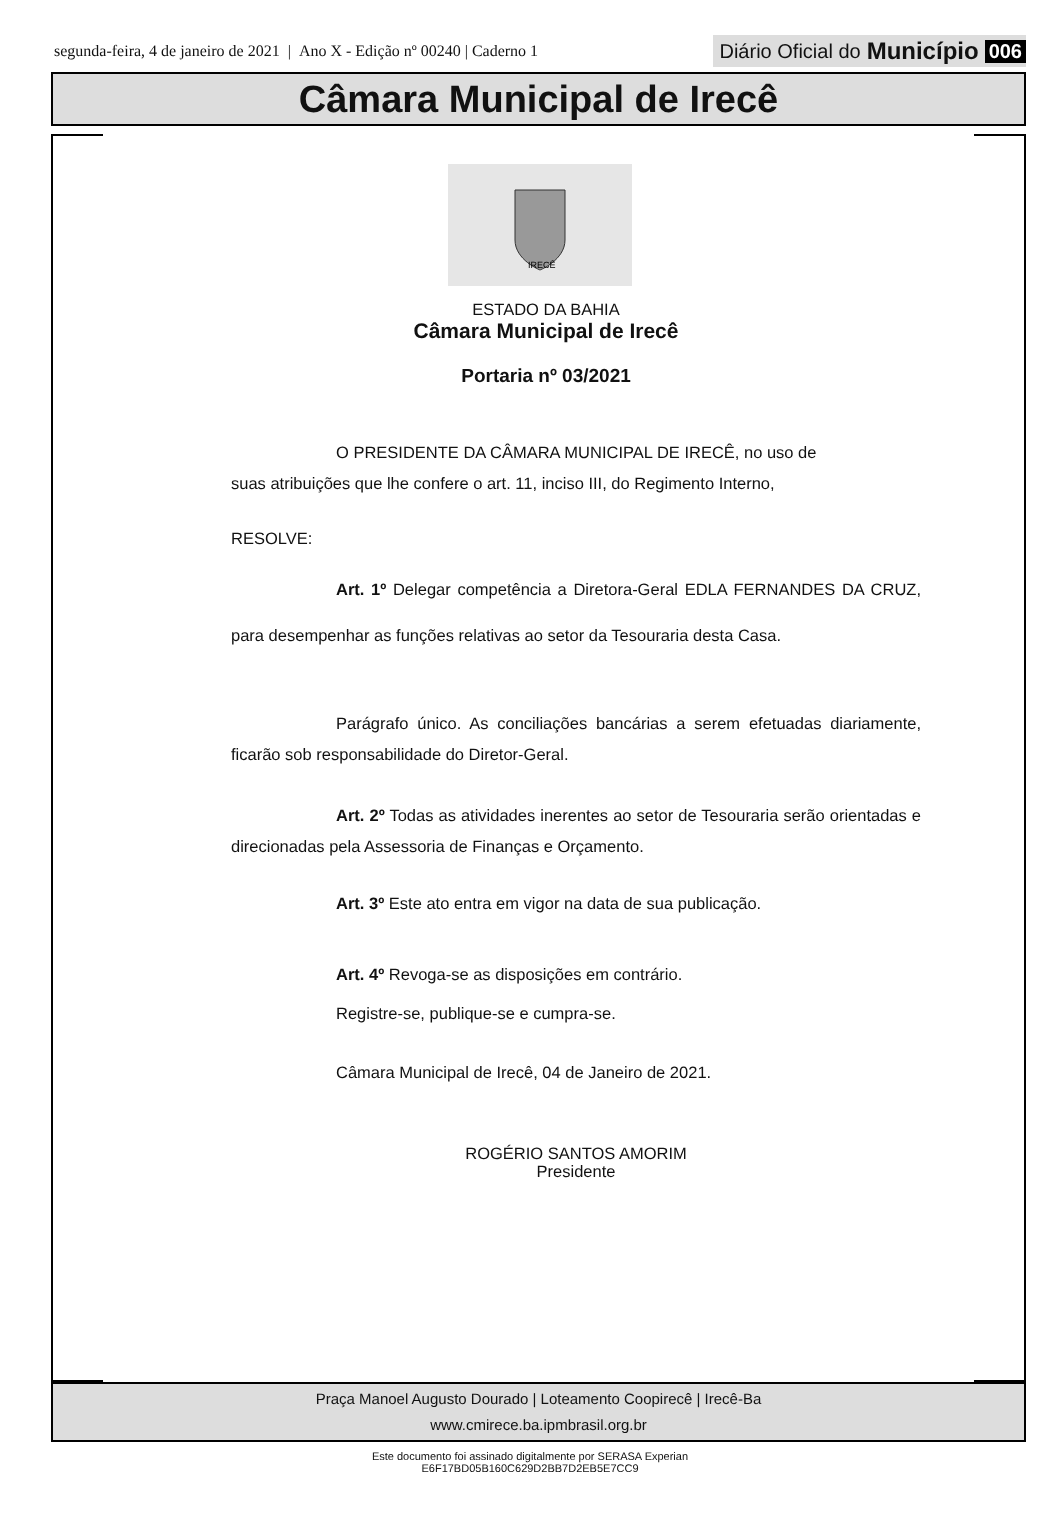segunda-feira, 4 de janeiro de 2021 | Ano X - Edição nº 00240 | Caderno 1 Diário Oficial do Município 006
Câmara Municipal de Irecê
IRECÊ
ESTADO DA BAHIA
Câmara Municipal de Irecê
Portaria nº 03/2021
O PRESIDENTE DA CÂMARA MUNICIPAL DE IRECÊ, no uso de suas atribuições que lhe confere o art. 11, inciso III, do Regimento Interno,
RESOLVE:
Art. 1º Delegar competência a Diretora-Geral EDLA FERNANDES DA CRUZ, para desempenhar as funções relativas ao setor da Tesouraria desta Casa.
Parágrafo único. As conciliações bancárias a serem efetuadas diariamente, ficarão sob responsabilidade do Diretor-Geral.
Art. 2º Todas as atividades inerentes ao setor de Tesouraria serão orientadas e direcionadas pela Assessoria de Finanças e Orçamento.
Art. 3º Este ato entra em vigor na data de sua publicação.
Art. 4º Revoga-se as disposições em contrário.
Registre-se, publique-se e cumpra-se.
Câmara Municipal de Irecê, 04 de Janeiro de 2021.
ROGÉRIO SANTOS AMORIM
Presidente
Praça Manoel Augusto Dourado | Loteamento Coopirecê | Irecê-Ba
www.cmirece.ba.ipmbrasil.org.br
Este documento foi assinado digitalmente por SERASA Experian
E6F17BD05B160C629D2BB7D2EB5E7CC9